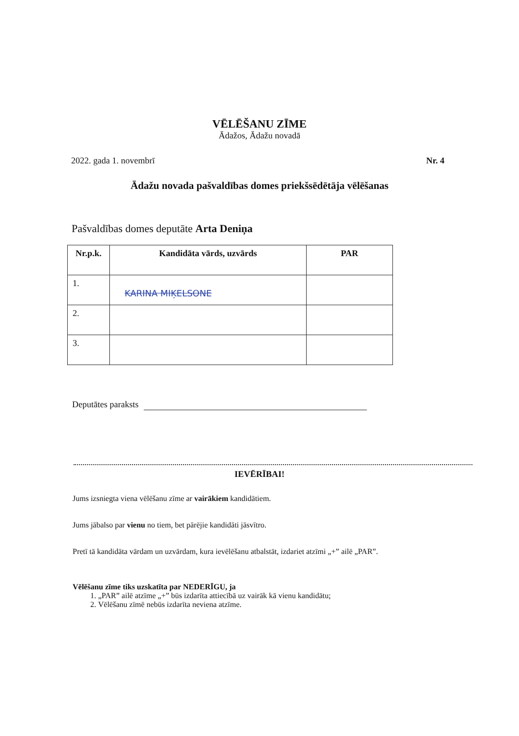VĒLĒŠANU ZĪME
Ādažos, Ādažu novadā
2022. gada 1. novembrī Nr. 4
Ādažu novada pašvaldības domes priekšsēdētāja vēlēšanas
Pašvaldības domes deputāte Arta Deniņa
| Nr.p.k. | Kandidāta vārds, uzvārds | PAR |
| --- | --- | --- |
| 1. | KARINA MIĶELSONE | |
| 2. | | |
| 3. | | |
Deputātes paraksts
IEVĒRĪBAI!
Jums izsniegta viena vēlēšanu zīme ar vairākiem kandidātiem.
Jums jābalso par vienu no tiem, bet pārējie kandidāti jāsvītro.
Pretī tā kandidāta vārdam un uzvārdam, kura ievēlēšanu atbalstāt, izdariet atzīmi „+” ailē „PAR”.
Vēlēšanu zīme tiks uzskatīta par NEDERĪGU, ja
1. „PAR” ailē atzīme „+” būs izdarīta attiecībā uz vairāk kā vienu kandidātu;
2. Vēlēšanu zīmē nebūs izdarīta neviena atzīme.